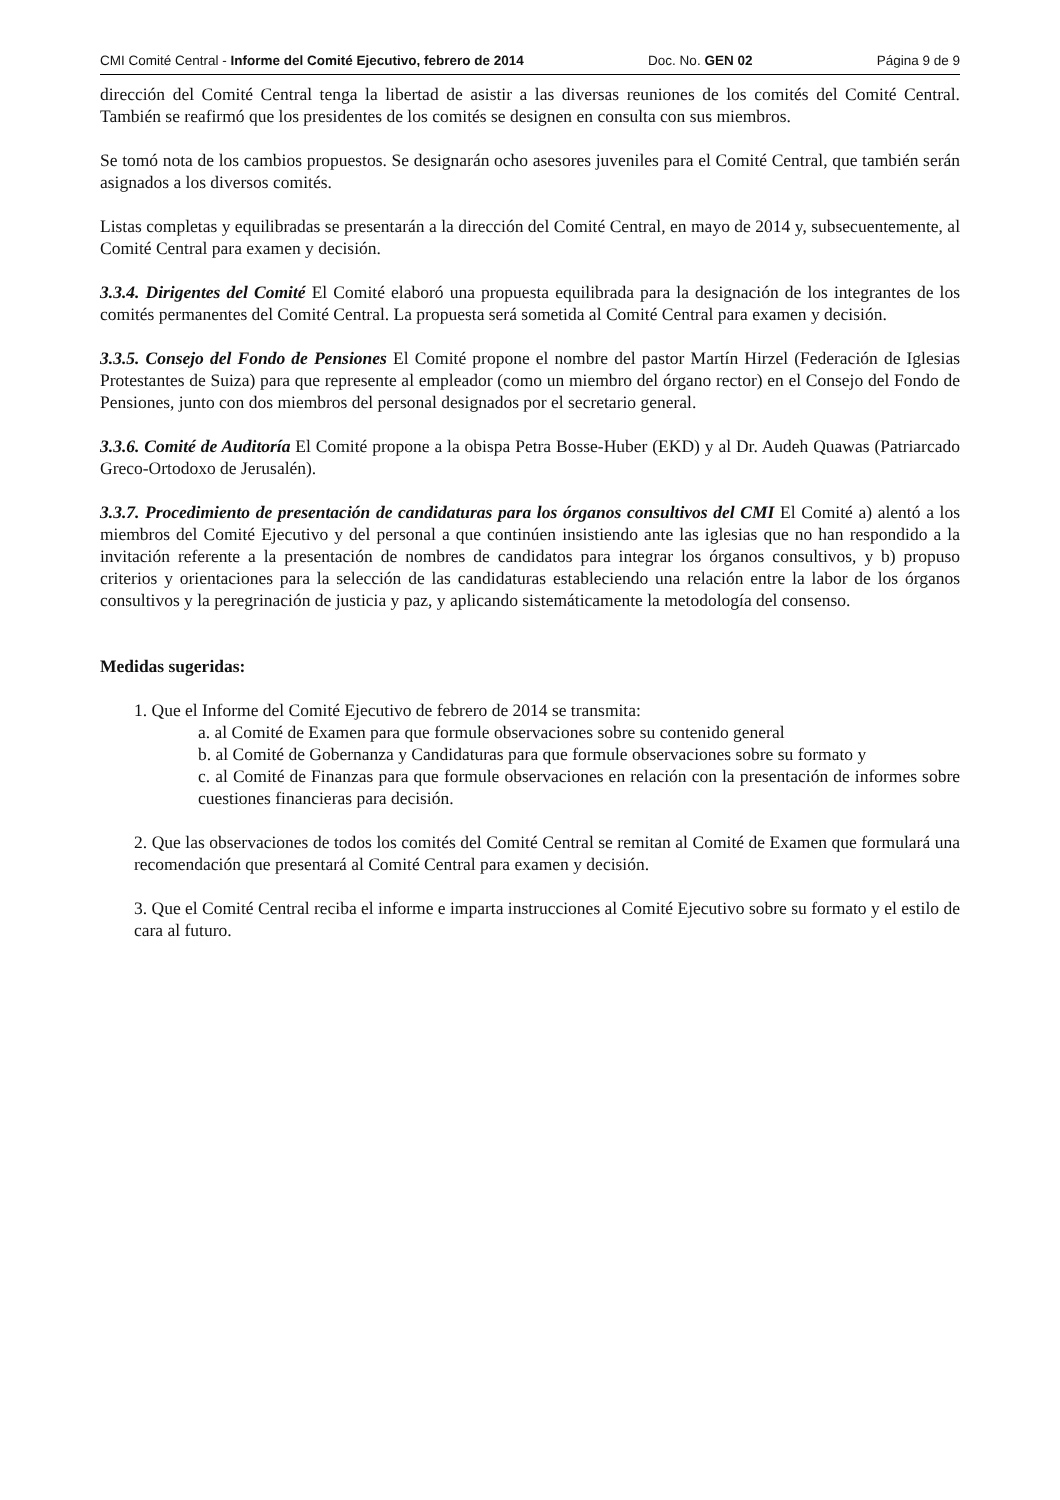CMI Comité Central - Informe del Comité Ejecutivo, febrero de 2014 Doc. No. GEN 02 Página 9 de 9
dirección del Comité Central tenga la libertad de asistir a las diversas reuniones de los comités del Comité Central. También se reafirmó que los presidentes de los comités se designen en consulta con sus miembros.
Se tomó nota de los cambios propuestos. Se designarán ocho asesores juveniles para el Comité Central, que también serán asignados a los diversos comités.
Listas completas y equilibradas se presentarán a la dirección del Comité Central, en mayo de 2014 y, subsecuentemente, al Comité Central para examen y decisión.
3.3.4. Dirigentes del Comité El Comité elaboró una propuesta equilibrada para la designación de los integrantes de los comités permanentes del Comité Central. La propuesta será sometida al Comité Central para examen y decisión.
3.3.5. Consejo del Fondo de Pensiones El Comité propone el nombre del pastor Martín Hirzel (Federación de Iglesias Protestantes de Suiza) para que represente al empleador (como un miembro del órgano rector) en el Consejo del Fondo de Pensiones, junto con dos miembros del personal designados por el secretario general.
3.3.6. Comité de Auditoría El Comité propone a la obispa Petra Bosse-Huber (EKD) y al Dr. Audeh Quawas (Patriarcado Greco-Ortodoxo de Jerusalén).
3.3.7. Procedimiento de presentación de candidaturas para los órganos consultivos del CMI El Comité a) alentó a los miembros del Comité Ejecutivo y del personal a que continúen insistiendo ante las iglesias que no han respondido a la invitación referente a la presentación de nombres de candidatos para integrar los órganos consultivos, y b) propuso criterios y orientaciones para la selección de las candidaturas estableciendo una relación entre la labor de los órganos consultivos y la peregrinación de justicia y paz, y aplicando sistemáticamente la metodología del consenso.
Medidas sugeridas:
1. Que el Informe del Comité Ejecutivo de febrero de 2014 se transmita:
a. al Comité de Examen para que formule observaciones sobre su contenido general
b. al Comité de Gobernanza y Candidaturas para que formule observaciones sobre su formato y
c. al Comité de Finanzas para que formule observaciones en relación con la presentación de informes sobre cuestiones financieras para decisión.
2. Que las observaciones de todos los comités del Comité Central se remitan al Comité de Examen que formulará una recomendación que presentará al Comité Central para examen y decisión.
3. Que el Comité Central reciba el informe e imparta instrucciones al Comité Ejecutivo sobre su formato y el estilo de cara al futuro.